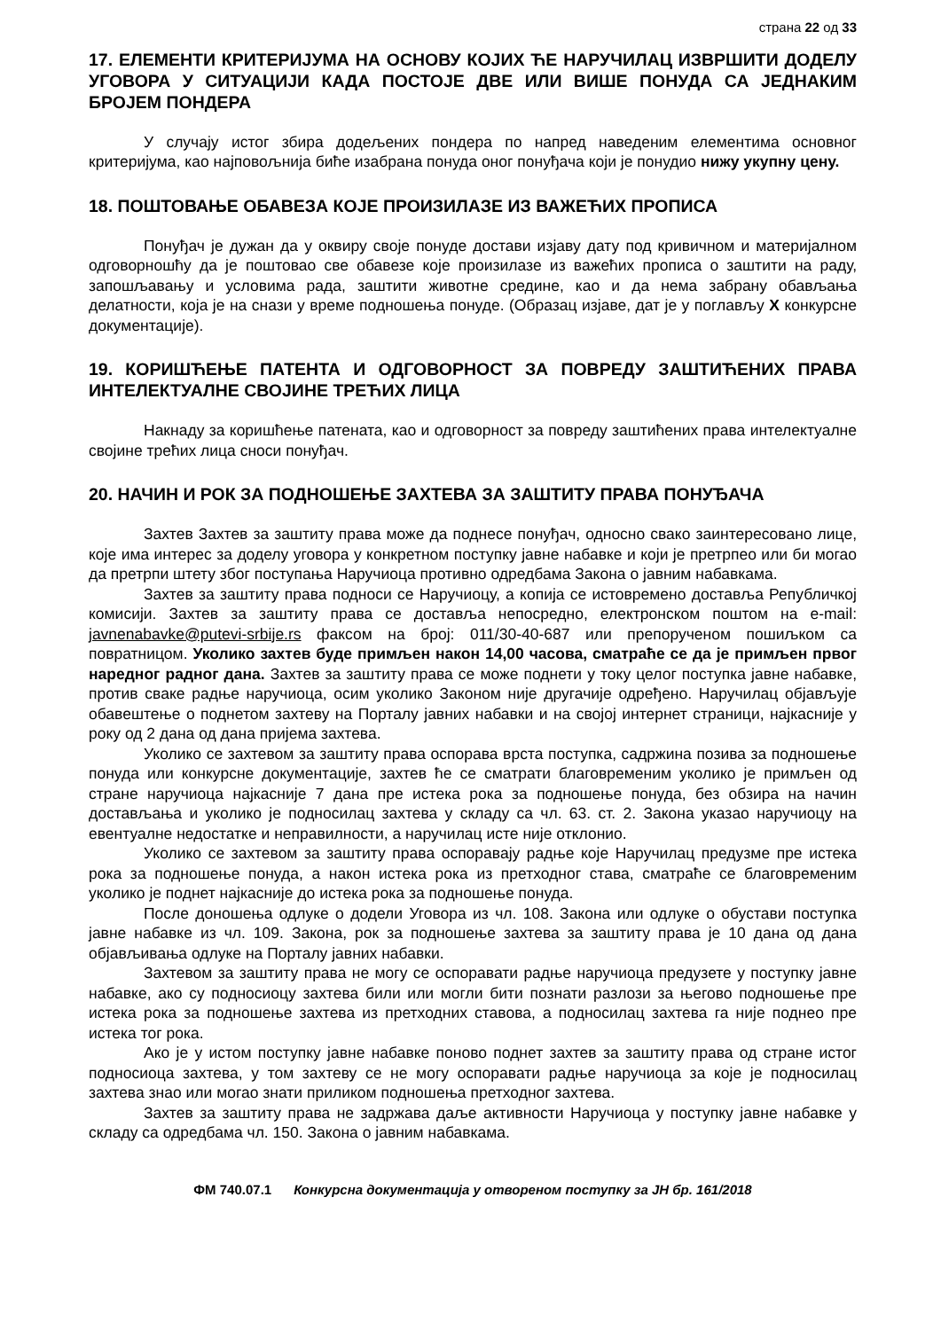страна 22 од 33
17. ЕЛЕМЕНТИ КРИТЕРИЈУМА НА ОСНОВУ КОЈИХ ЋЕ НАРУЧИЛАЦ ИЗВРШИТИ ДОДЕЛУ УГОВОРА У СИТУАЦИЈИ КАДА ПОСТОЈЕ ДВЕ ИЛИ ВИШЕ ПОНУДА СА ЈЕДНАКИМ БРОЈЕМ ПОНДЕРА
У случају истог збира додељених пондера по напред наведеним елементима основног критеријума, као најповољнија биће изабрана понуда оног понуђача који је понудио нижу укупну цену.
18. ПОШТОВАЊЕ ОБАВЕЗА КОЈЕ ПРОИЗИЛАЗЕ ИЗ ВАЖЕЋИХ ПРОПИСА
Понуђач је дужан да у оквиру своје понуде достави изјаву дату под кривичном и материјалном одговорношћу да је поштовао све обавезе које произилазе из важећих прописа о заштити на раду, запошљавању и условима рада, заштити животне средине, као и да нема забрану обављања делатности, која је на снази у време подношења понуде. (Образац изјаве, дат је у поглављу X конкурсне документације).
19. КОРИШЋЕЊЕ ПАТЕНТА И ОДГОВОРНОСТ ЗА ПОВРЕДУ ЗАШТИЋЕНИХ ПРАВА ИНТЕЛЕКТУАЛНЕ СВОЈИНЕ ТРЕЋИХ ЛИЦА
Накнаду за коришћење патената, као и одговорност за повреду заштићених права интелектуалне својине трећих лица сноси понуђач.
20. НАЧИН И РОК ЗА ПОДНОШЕЊЕ ЗАХТЕВА ЗА ЗАШТИТУ ПРАВА ПОНУЂАЧА
Захтев Захтев за заштиту права може да поднесе понуђач, односно свако заинтересовано лице, које има интерес за доделу уговора у конкретном поступку јавне набавке и који је претрпео или би могао да претрпи штету због поступања Наручиоца противно одредбама Закона о јавним набавкама.
Захтев за заштиту права подноси се Наручиоцу, а копија се истовремено доставља Републичкој комисији. Захтев за заштиту права се доставља непосредно, електронском поштом на e-mail: javnenabavke@putevi-srbije.rs факсом на број: 011/30-40-687 или препорученом пошиљком са повратницом. Уколико захтев буде примљен након 14,00 часова, сматраће се да је примљен првог наредног радног дана. Захтев за заштиту права се може поднети у току целог поступка јавне набавке, против сваке радње наручиоца, осим уколико Законом није другачије одређено. Наручилац објављује обавештење о поднетом захтеву на Порталу јавних набавки и на својој интернет страници, најкасније у року од 2 дана од дана пријема захтева.
Уколико се захтевом за заштиту права оспорава врста поступка, садржина позива за подношење понуда или конкурсне документације, захтев ће се сматрати благовременим уколико је примљен од стране наручиоца најкасније 7 дана пре истека рока за подношење понуда, без обзира на начин достављања и уколико је подносилац захтева у складу са чл. 63. ст. 2. Закона указао наручиоцу на евентуалне недостатке и неправилности, а наручилац исте није отклонио.
Уколико се захтевом за заштиту права оспоравају радње које Наручилац предузме пре истека рока за подношење понуда, а након истека рока из претходног става, сматраће се благовременим уколико је поднет најкасније до истека рока за подношење понуда.
После доношења одлуке о додели Уговора из чл. 108. Закона или одлуке о обустави поступка јавне набавке из чл. 109. Закона, рок за подношење захтева за заштиту права је 10 дана од дана објављивања одлуке на Порталу јавних набавки.
Захтевом за заштиту права не могу се оспоравати радње наручиоца предузете у поступку јавне набавке, ако су подносиоцу захтева били или могли бити познати разлози за његово подношење пре истека рока за подношење захтева из претходних ставова, а подносилац захтева га није поднео пре истека тог рока.
Ако је у истом поступку јавне набавке поново поднет захтев за заштиту права од стране истог подносиоца захтева, у том захтеву се не могу оспоравати радње наручиоца за које је подносилац захтева знао или могао знати приликом подношења претходног захтева.
Захтев за заштиту права не задржава даље активности Наручиоца у поступку јавне набавке у складу са одредбама чл. 150. Закона о јавним набавкама.
ФМ 740.07.1 Конкурсна документација у отвореном поступку за ЈН бр. 161/2018